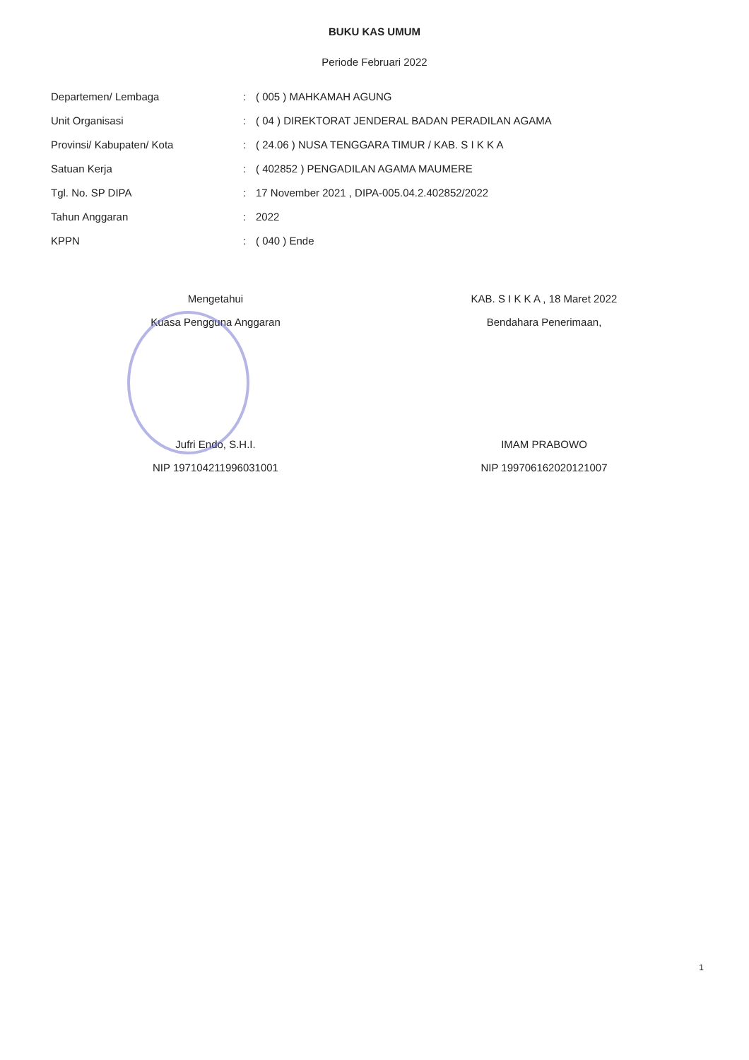BUKU KAS UMUM
Periode Februari 2022
| Departemen/ Lembaga | : | ( 005 ) MAHKAMAH AGUNG |
| Unit Organisasi | : | ( 04 ) DIREKTORAT JENDERAL BADAN PERADILAN AGAMA |
| Provinsi/ Kabupaten/ Kota | : | ( 24.06 ) NUSA TENGGARA TIMUR / KAB. S I K K A |
| Satuan Kerja | : | ( 402852 ) PENGADILAN AGAMA MAUMERE |
| Tgl. No. SP DIPA | : | 17 November 2021 , DIPA-005.04.2.402852/2022 |
| Tahun Anggaran | : | 2022 |
| KPPN | : | ( 040 ) Ende |
Mengetahui
Kuasa Pengguna Anggaran
Jufri Endo, S.H.I.
NIP 197104211996031001
KAB. S I K K A , 18 Maret 2022
Bendahara Penerimaan,
IMAM PRABOWO
NIP 199706162020121007
1